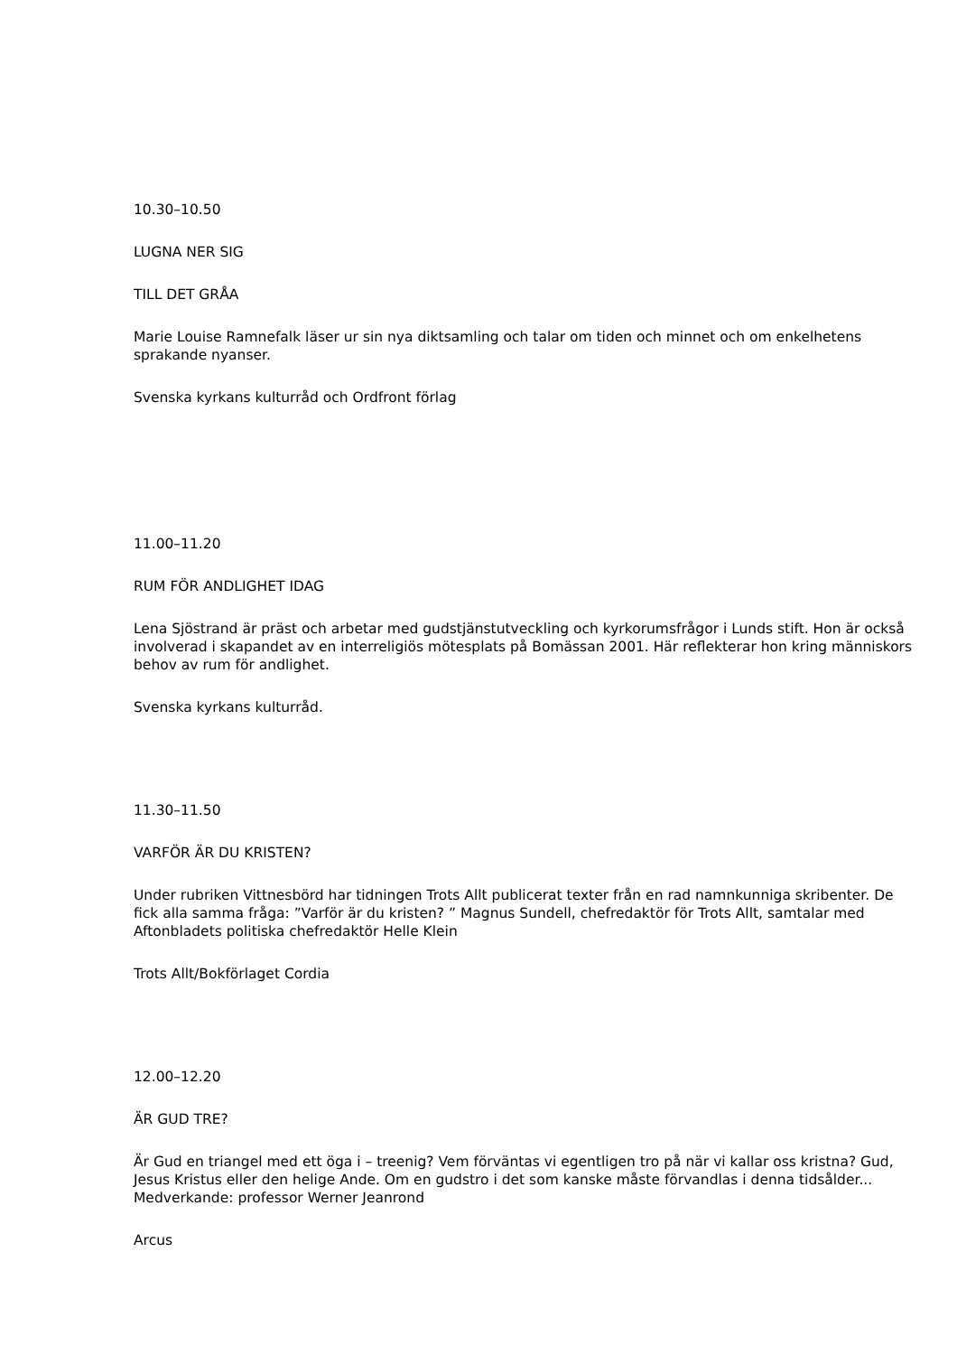10.30–10.50
LUGNA NER SIG
TILL DET GRÅA
Marie Louise Ramnefalk läser ur sin nya diktsamling och talar om tiden och minnet och om enkelhetens sprakande nyanser.
Svenska kyrkans kulturråd och Ordfront förlag
11.00–11.20
RUM FÖR ANDLIGHET IDAG
Lena Sjöstrand är präst och arbetar med gudstjänstutveckling och kyrkorumsfrågor i Lunds stift. Hon är också involverad i skapandet av en interreligiös mötesplats på Bomässan 2001. Här reflekterar hon kring människors behov av rum för andlighet.
Svenska kyrkans kulturråd.
11.30–11.50
VARFÖR ÄR DU KRISTEN?
Under rubriken Vittnesbörd har tidningen Trots Allt publicerat texter från en rad namnkunniga skribenter. De fick alla samma fråga: ”Varför är du kristen? ” Magnus Sundell, chefredaktör för Trots Allt, samtalar med Aftonbladets politiska chefredaktör Helle Klein
Trots Allt/Bokförlaget Cordia
12.00–12.20
ÄR GUD TRE?
Är Gud en triangel med ett öga i – treenig? Vem förväntas vi egentligen tro på när vi kallar oss kristna? Gud, Jesus Kristus eller den helige Ande. Om en gudstro i det som kanske måste förvandlas i denna tidsålder... Medverkande: professor Werner Jeanrond
Arcus